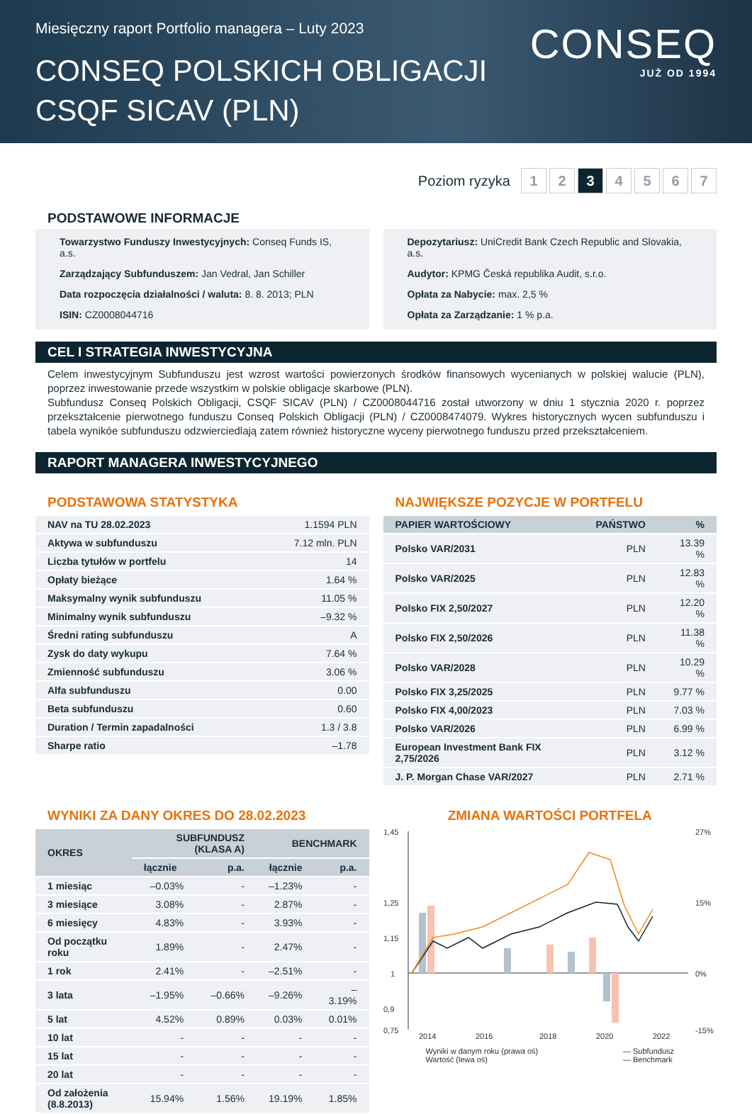Miesięczny raport Portfolio managera – Luty 2023
CONSEQ POLSKICH OBLIGACJI
CSQF SICAV (PLN)
CONSEQ
JUŻ OD 1994
Poziom ryzyka 1 2 3 4567
PODSTAWOWE INFORMACJE
Towarzystwo Funduszy Inwestycyjnych: Conseq Funds IS, a.s.
Zarządzający Subfunduszem: Jan Vedral, Jan Schiller
Data rozpoczęcia działalności / waluta: 8. 8. 2013; PLN
ISIN: CZ0008044716
Depozytariusz: UniCredit Bank Czech Republic and Slovakia, a.s.
Audytor: KPMG Česká republika Audit, s.r.o.
Opłata za Nabycie: max. 2,5 %
Opłata za Zarządzanie: 1 % p.a.
CEL I STRATEGIA INWESTYCYJNA
Celem inwestycyjnym Subfunduszu jest wzrost wartości powierzonych środków finansowych wycenianych w polskiej walucie (PLN), poprzez inwestowanie przede wszystkim w polskie obligacje skarbowe (PLN).
Subfundusz Conseq Polskich Obligacji, CSQF SICAV (PLN) / CZ0008044716 został utworzony w dniu 1 stycznia 2020 r. poprzez przekształcenie pierwotnego funduszu Conseq Polskich Obligacji (PLN) / CZ0008474079. Wykres historycznych wycen subfunduszu i tabela wynikóe subfunduszu odzwierciedlają zatem również historyczne wyceny pierwotnego funduszu przed przekształceniem.
RAPORT MANAGERA INWESTYCYJNEGO
PODSTAWOWA STATYSTYKA
| NAV na TU 28.02.2023 | 1.1594 PLN |
| Aktywa w subfunduszu | 7.12 mln. PLN |
| Liczba tytułów w portfelu | 14 |
| Opłaty bieżące | 1.64 % |
| Maksymalny wynik subfunduszu | 11.05 % |
| Minimalny wynik subfunduszu | –9.32 % |
| Średni rating subfunduszu | A |
| Zysk do daty wykupu | 7.64 % |
| Zmienność subfunduszu | 3.06 % |
| Alfa subfunduszu | 0.00 |
| Beta subfunduszu | 0.60 |
| Duration / Termin zapadalności | 1.3 / 3.8 |
| Sharpe ratio | –1.78 |
NAJWIĘKSZE POZYCJE W PORTFELU
| PAPIER WARTOŚCIOWY | PAŃSTWO | % |
| --- | --- | --- |
| Polsko VAR/2031 | PLN | 13.39 % |
| Polsko VAR/2025 | PLN | 12.83 % |
| Polsko FIX 2,50/2027 | PLN | 12.20 % |
| Polsko FIX 2,50/2026 | PLN | 11.38 % |
| Polsko VAR/2028 | PLN | 10.29 % |
| Polsko FIX 3,25/2025 | PLN | 9.77 % |
| Polsko FIX 4,00/2023 | PLN | 7.03 % |
| Polsko VAR/2026 | PLN | 6.99 % |
| European Investment Bank FIX 2,75/2026 | PLN | 3.12 % |
| J. P. Morgan Chase VAR/2027 | PLN | 2.71 % |
WYNIKI ZA DANY OKRES DO 28.02.2023
| OKRES | SUBFUNDUSZ (KLASA A) | | BENCHMARK | |
| --- | --- | --- | --- | --- |
| | łącznie | p.a. | łącznie | p.a. |
| 1 miesiąc | –0.03% | - | –1.23% | - |
| 3 miesiące | 3.08% | - | 2.87% | - |
| 6 miesięcy | 4.83% | - | 3.93% | - |
| Od początku roku | 1.89% | - | 2.47% | - |
| 1 rok | 2.41% | - | –2.51% | - |
| 3 lata | –1.95% | –0.66% | –9.26% | –3.19% |
| 5 lat | 4.52% | 0.89% | 0.03% | 0.01% |
| 10 lat | - | - | - | - |
| 15 lat | - | - | - | - |
| 20 lat | - | - | - | - |
| Od założenia (8.8.2013) | 15.94% | 1.56% | 19.19% | 1.85% |
ZMIANA WARTOŚCI PORTFELA
1,45
1,25
1,15
1
0,9
0,75
27%
15%
0%
-15%
2014
2016
2018
2020
2022
Wyniki w danym roku (prawa oś)
Wartość (lewa oś) — Subfundusz
— Benchmark